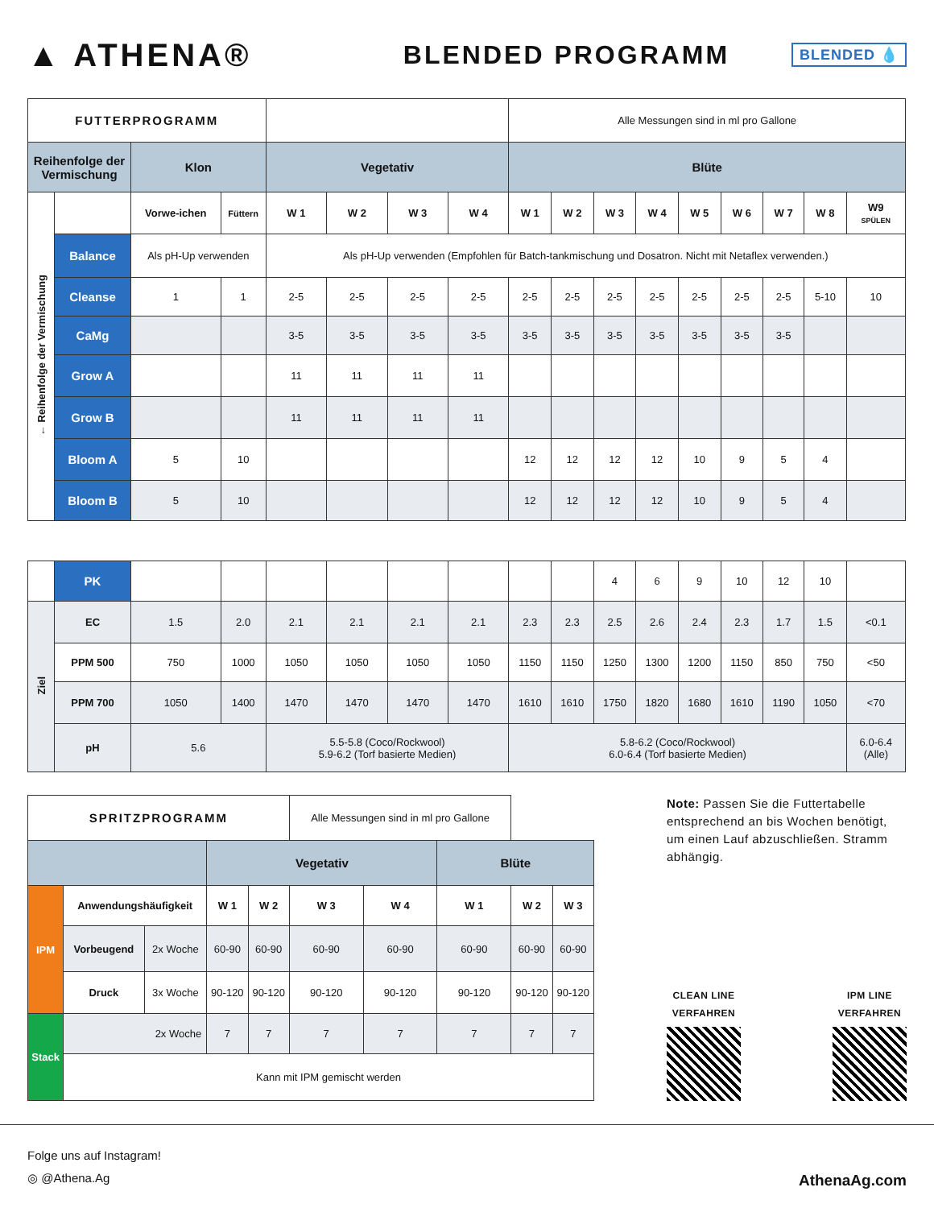▲ ATHENA®
BLENDED PROGRAMM
BLENDED 💧
| FUTTERPROGRAMM | | | | | | | | Alle Messungen sind in ml pro Gallone | | | | | | | | |
| Reihenfolge der Vermischung | | Klon | | Vegetativ | | | | Blüte | | | | | | | | |
| ← Reihenfolge der Vermischung | | Vorwe-ichen | Füttern | W 1 | W 2 | W 3 | W 4 | W 1 | W 2 | W 3 | W 4 | W 5 | W 6 | W 7 | W 8 | W9 SPÜLEN |
| | Balance | Als pH-Up verwenden | | Als pH-Up verwenden (Empfohlen für Batch-tankmischung und Dosatron. Nicht mit Netaflex verwenden.) | | | | | | | | | | | | |
| | Cleanse | 1 | 1 | 2-5 | 2-5 | 2-5 | 2-5 | 2-5 | 2-5 | 2-5 | 2-5 | 2-5 | 2-5 | 2-5 | 5-10 | 10 |
| | CaMg | | | 3-5 | 3-5 | 3-5 | 3-5 | 3-5 | 3-5 | 3-5 | 3-5 | 3-5 | 3-5 | 3-5 | | |
| | Grow A | | | 11 | 11 | 11 | 11 | | | | | | | | | |
| | Grow B | | | 11 | 11 | 11 | 11 | | | | | | | | | |
| | Bloom A | 5 | 10 | | | | | 12 | 12 | 12 | 12 | 10 | 9 | 5 | 4 | |
| | Bloom B | 5 | 10 | | | | | 12 | 12 | 12 | 12 | 10 | 9 | 5 | 4 | |
| | PK | | | | | | | | | 4 | 6 | 9 | 10 | 12 | 10 | |
| Ziel | EC | 1.5 | 2.0 | 2.1 | 2.1 | 2.1 | 2.1 | 2.3 | 2.3 | 2.5 | 2.6 | 2.4 | 2.3 | 1.7 | 1.5 | <0.1 |
| | PPM 500 | 750 | 1000 | 1050 | 1050 | 1050 | 1050 | 1150 | 1150 | 1250 | 1300 | 1200 | 1150 | 850 | 750 | <50 |
| | PPM 700 | 1050 | 1400 | 1470 | 1470 | 1470 | 1470 | 1610 | 1610 | 1750 | 1820 | 1680 | 1610 | 1190 | 1050 | <70 |
| | pH | 5.6 | | 5.5-5.8 (Coco/Rockwool) 5.9-6.2 (Torf basierte Medien) | | | | 5.8-6.2 (Coco/Rockwool) 6.0-6.4 (Torf basierte Medien) | | | | | | | | 6.0-6.4 (Alle) |
| SPRITZPROGRAMM | | | | | Alle Messungen sind in ml pro Gallone | | | | |
| | | | Vegetativ | | | | Blüte | | |
| IPM | Anwendungshäufigkeit | | W 1 | W 2 | W 3 | W 4 | W 1 | W 2 | W 3 |
| | Vorbeugend | 2x Woche | 60-90 | 60-90 | 60-90 | 60-90 | 60-90 | 60-90 | 60-90 |
| | Druck | 3x Woche | 90-120 | 90-120 | 90-120 | 90-120 | 90-120 | 90-120 | 90-120 |
| Stack | 2x Woche | | 7 | 7 | 7 | 7 | 7 | 7 | 7 |
| | Kann mit IPM gemischt werden | | | | | | | | |
Note: Passen Sie die Futtertabelle entsprechend an bis Wochen benötigt, um einen Lauf abzuschließen. Stramm abhängig.
CLEAN LINE
VERFAHREN
IPM LINE
VERFAHREN
Folge uns auf Instagram!
◎ @Athena.Ag
AthenaAg.com